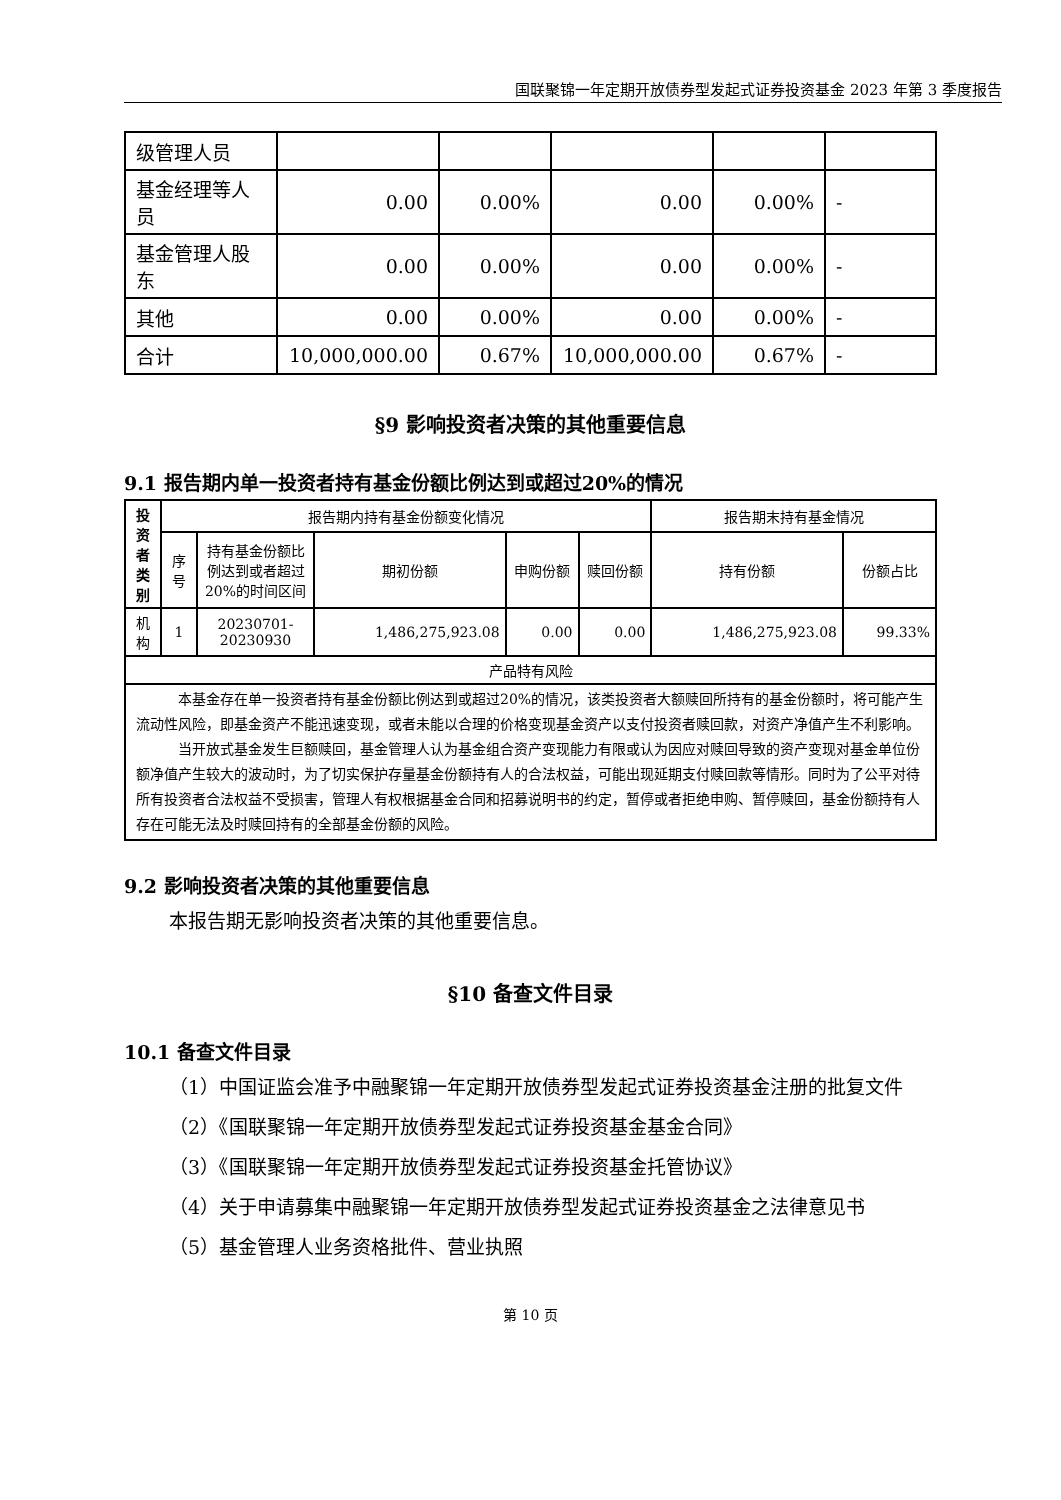国联聚锦一年定期开放债券型发起式证券投资基金 2023 年第 3 季度报告
| 级管理人员 | | | | | |
| 基金经理等人员 | 0.00 | 0.00% | 0.00 | 0.00% | - |
| 基金管理人股东 | 0.00 | 0.00% | 0.00 | 0.00% | - |
| 其他 | 0.00 | 0.00% | 0.00 | 0.00% | - |
| 合计 | 10,000,000.00 | 0.67% | 10,000,000.00 | 0.67% | - |
§9 影响投资者决策的其他重要信息
9.1 报告期内单一投资者持有基金份额比例达到或超过20%的情况
| 投资者类别 | 报告期内持有基金份额变化情况 | | | | | 报告期末持有基金情况 | |
| --- | --- | --- | --- | --- | --- | --- | --- |
| | 序号 | 持有基金份额比例达到或者超过20%的时间区间 | 期初份额 | 申购份额 | 赎回份额 | 持有份额 | 份额占比 |
| 机构 | 1 | 20230701-20230930 | 1,486,275,923.08 | 0.00 | 0.00 | 1,486,275,923.08 | 99.33% |
| 产品特有风险 | | | | | | | |
| 本基金存在单一投资者持有基金份额比例达到或超过20%的情况，该类投资者大额赎回所持有的基金份额时，将可能产生流动性风险，即基金资产不能迅速变现，或者未能以合理的价格变现基金资产以支付投资者赎回款，对资产净值产生不利影响。 当开放式基金发生巨额赎回，基金管理人认为基金组合资产变现能力有限或认为因应对赎回导致的资产变现对基金单位份额净值产生较大的波动时，为了切实保护存量基金份额持有人的合法权益，可能出现延期支付赎回款等情形。同时为了公平对待所有投资者合法权益不受损害，管理人有权根据基金合同和招募说明书的约定，暂停或者拒绝申购、暂停赎回，基金份额持有人存在可能无法及时赎回持有的全部基金份额的风险。 | | | | | | | |
9.2 影响投资者决策的其他重要信息
本报告期无影响投资者决策的其他重要信息。
§10 备查文件目录
10.1 备查文件目录
（1）中国证监会准予中融聚锦一年定期开放债券型发起式证券投资基金注册的批复文件
（2）《国联聚锦一年定期开放债券型发起式证券投资基金基金合同》
（3）《国联聚锦一年定期开放债券型发起式证券投资基金托管协议》
（4）关于申请募集中融聚锦一年定期开放债券型发起式证券投资基金之法律意见书
（5）基金管理人业务资格批件、营业执照
第 10 页